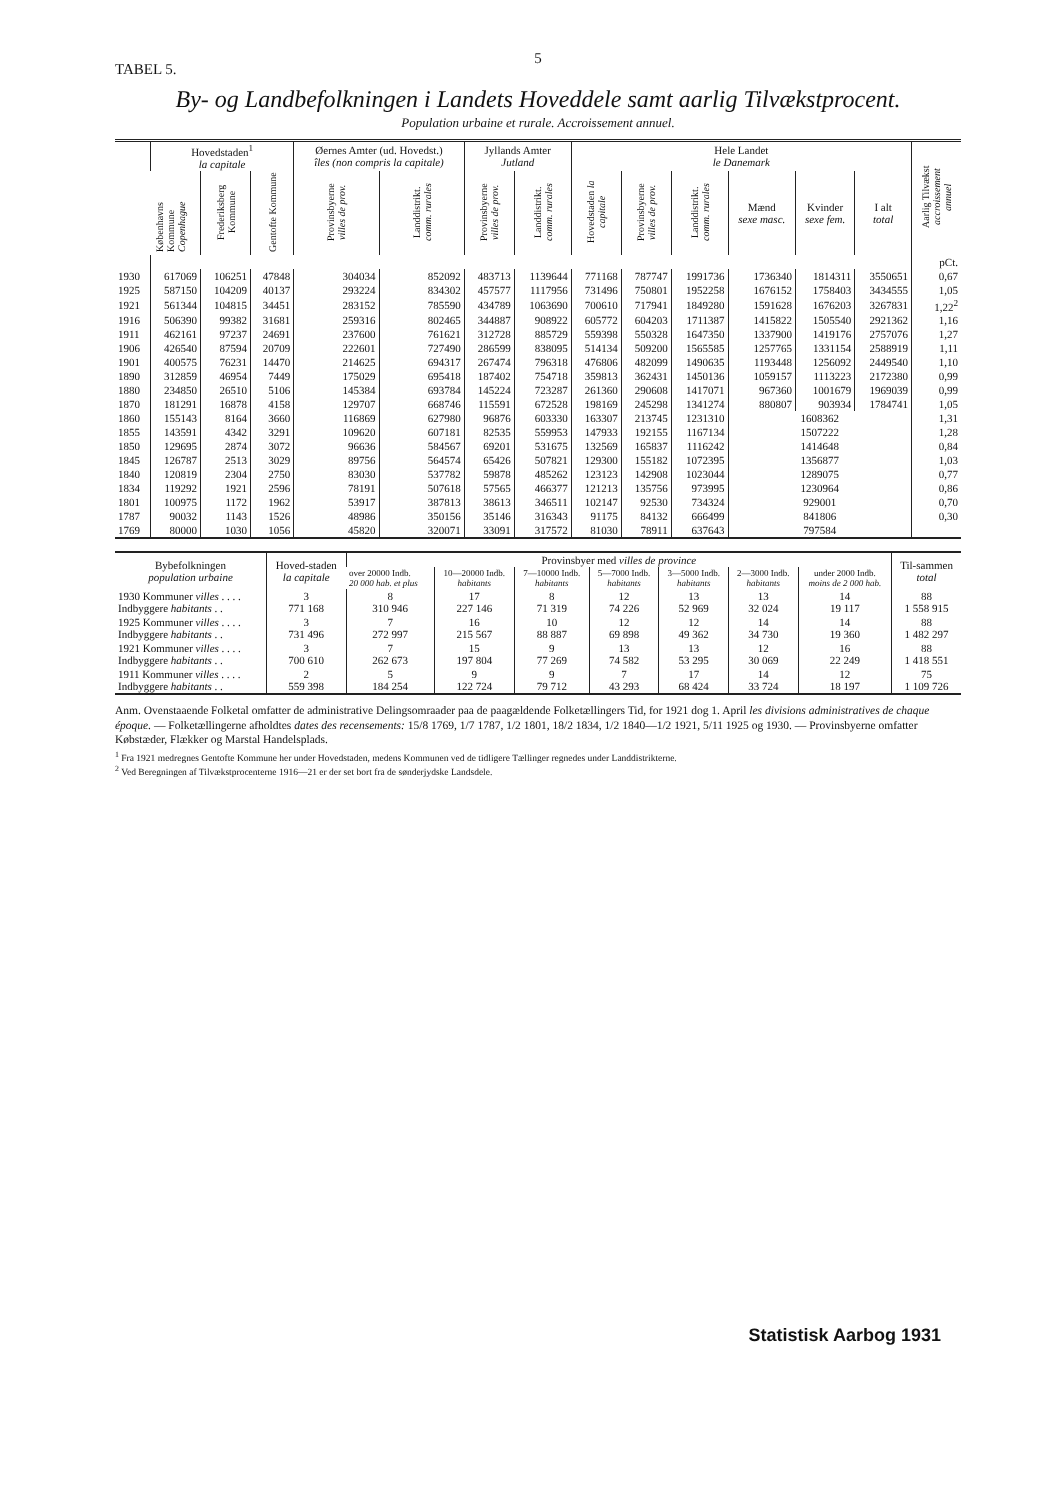5
TABEL 5.
By- og Landbefolkningen i Landets Hoveddele samt aarlig Tilvækstprocent.
Population urbaine et rurale. Accroissement annuel.
| | Hovedstaden<sup>1</sup> la capitale | | | Øernes Amter (ud. Hovedst.) îles (non compris la capitale) | | Jyllands Amter Jutland | | Hele Landet le Danemark | | | | | | Aarlig Tilvækst accroissement annuel |
| --- | --- | --- | --- | --- | --- | --- | --- | --- | --- | --- | --- | --- | --- | --- |
| | Københavns Kommune Copenhague | Frederiksberg Kommune | Gentofte Kommune | Provinsbyerne villes de prov. | Landdistrikt. comm. rurales | Provinsbyerne villes de prov. | Landdistrikt. comm. rurales | Hovedstaden la capitale | Provinsbyerne villes de prov. | Landdistrikt. comm. rurales | Mænd sexe masc. | Kvinder sexe fem. | I alt total | |
| | | | | | | | | | | | | | | pCt. |
| 1930 | 617069 | 106251 | 47848 | 304034 | 852092 | 483713 | 1139644 | 771168 | 787747 | 1991736 | 1736340 | 1814311 | 3550651 | 0,67 |
| 1925 | 587150 | 104209 | 40137 | 293224 | 834302 | 457577 | 1117956 | 731496 | 750801 | 1952258 | 1676152 | 1758403 | 3434555 | 1,05 |
| 1921 | 561344 | 104815 | 34451 | 283152 | 785590 | 434789 | 1063690 | 700610 | 717941 | 1849280 | 1591628 | 1676203 | 3267831 | 1,22<sup>2</sup> |
| 1916 | 506390 | 99382 | 31681 | 259316 | 802465 | 344887 | 908922 | 605772 | 604203 | 1711387 | 1415822 | 1505540 | 2921362 | 1,16 |
| 1911 | 462161 | 97237 | 24691 | 237600 | 761621 | 312728 | 885729 | 559398 | 550328 | 1647350 | 1337900 | 1419176 | 2757076 | 1,27 |
| 1906 | 426540 | 87594 | 20709 | 222601 | 727490 | 286599 | 838095 | 514134 | 509200 | 1565585 | 1257765 | 1331154 | 2588919 | 1,11 |
| 1901 | 400575 | 76231 | 14470 | 214625 | 694317 | 267474 | 796318 | 476806 | 482099 | 1490635 | 1193448 | 1256092 | 2449540 | 1,10 |
| 1890 | 312859 | 46954 | 7449 | 175029 | 695418 | 187402 | 754718 | 359813 | 362431 | 1450136 | 1059157 | 1113223 | 2172380 | 0,99 |
| 1880 | 234850 | 26510 | 5106 | 145384 | 693784 | 145224 | 723287 | 261360 | 290608 | 1417071 | 967360 | 1001679 | 1969039 | 0,99 |
| 1870 | 181291 | 16878 | 4158 | 129707 | 668746 | 115591 | 672528 | 198169 | 245298 | 1341274 | 880807 | 903934 | 1784741 | 1,05 |
| 1860 | 155143 | 8164 | 3660 | 116869 | 627980 | 96876 | 603330 | 163307 | 213745 | 1231310 | 1608362 | | | 1,31 |
| 1855 | 143591 | 4342 | 3291 | 109620 | 607181 | 82535 | 559953 | 147933 | 192155 | 1167134 | 1507222 | | | 1,28 |
| 1850 | 129695 | 2874 | 3072 | 96636 | 584567 | 69201 | 531675 | 132569 | 165837 | 1116242 | 1414648 | | | 0,84 |
| 1845 | 126787 | 2513 | 3029 | 89756 | 564574 | 65426 | 507821 | 129300 | 155182 | 1072395 | 1356877 | | | 1,03 |
| 1840 | 120819 | 2304 | 2750 | 83030 | 537782 | 59878 | 485262 | 123123 | 142908 | 1023044 | 1289075 | | | 0,77 |
| 1834 | 119292 | 1921 | 2596 | 78191 | 507618 | 57565 | 466377 | 121213 | 135756 | 973995 | 1230964 | | | 0,86 |
| 1801 | 100975 | 1172 | 1962 | 53917 | 387813 | 38613 | 346511 | 102147 | 92530 | 734324 | 929001 | | | 0,70 |
| 1787 | 90032 | 1143 | 1526 | 48986 | 350156 | 35146 | 316343 | 91175 | 84132 | 666499 | 841806 | | | 0,30 |
| 1769 | 80000 | 1030 | 1056 | 45820 | 320071 | 33091 | 317572 | 81030 | 78911 | 637643 | 797584 | | | |
| Bybefolkningen population urbaine | Hoved-staden la capitale | Provinsbyer med villes de province | | | | | | | Til-sammen total |
| | | over 20000 Indb. 20 000 hab. et plus | 10—20000 Indb. habitants | 7—10000 Indb. habitants | 5—7000 Indb. habitants | 3—5000 Indb. habitants | 2—3000 Indb. habitants | under 2000 Indb. moins de 2 000 hab. | |
| 1930 Kommuner villes . . . . Indbyggere habitants . . | 3 771 168 | 8 310 946 | 17 227 146 | 8 71 319 | 12 74 226 | 13 52 969 | 13 32 024 | 14 19 117 | 88 1 558 915 |
| 1925 Kommuner villes . . . . Indbyggere habitants . . | 3 731 496 | 7 272 997 | 16 215 567 | 10 88 887 | 12 69 898 | 12 49 362 | 14 34 730 | 14 19 360 | 88 1 482 297 |
| 1921 Kommuner villes . . . . Indbyggere habitants . . | 3 700 610 | 7 262 673 | 15 197 804 | 9 77 269 | 13 74 582 | 13 53 295 | 12 30 069 | 16 22 249 | 88 1 418 551 |
| 1911 Kommuner villes . . . . Indbyggere habitants . . | 2 559 398 | 5 184 254 | 9 122 724 | 9 79 712 | 7 43 293 | 17 68 424 | 14 33 724 | 12 18 197 | 75 1 109 726 |
Anm. Ovenstaaende Folketal omfatter de administrative Delingsomraader paa de paagældende Folketællingers Tid, for 1921 dog 1. April les divisions administratives de chaque époque. — Folketællingerne afholdtes dates des recensements: 15/8 1769, 1/7 1787, 1/2 1801, 18/2 1834, 1/2 1840—1/2 1921, 5/11 1925 og 1930. — Provinsbyerne omfatter Købstæder, Flækker og Marstal Handelsplads.
<sup>1</sup> Fra 1921 medregnes Gentofte Kommune her under Hovedstaden, medens Kommunen ved de tidligere Tællinger regnedes under Landdistrikterne.
<sup>2</sup> Ved Beregningen af Tilvækstprocenterne 1916—21 er der set bort fra de sønderjydske Landsdele.
Statistisk Aarbog 1931